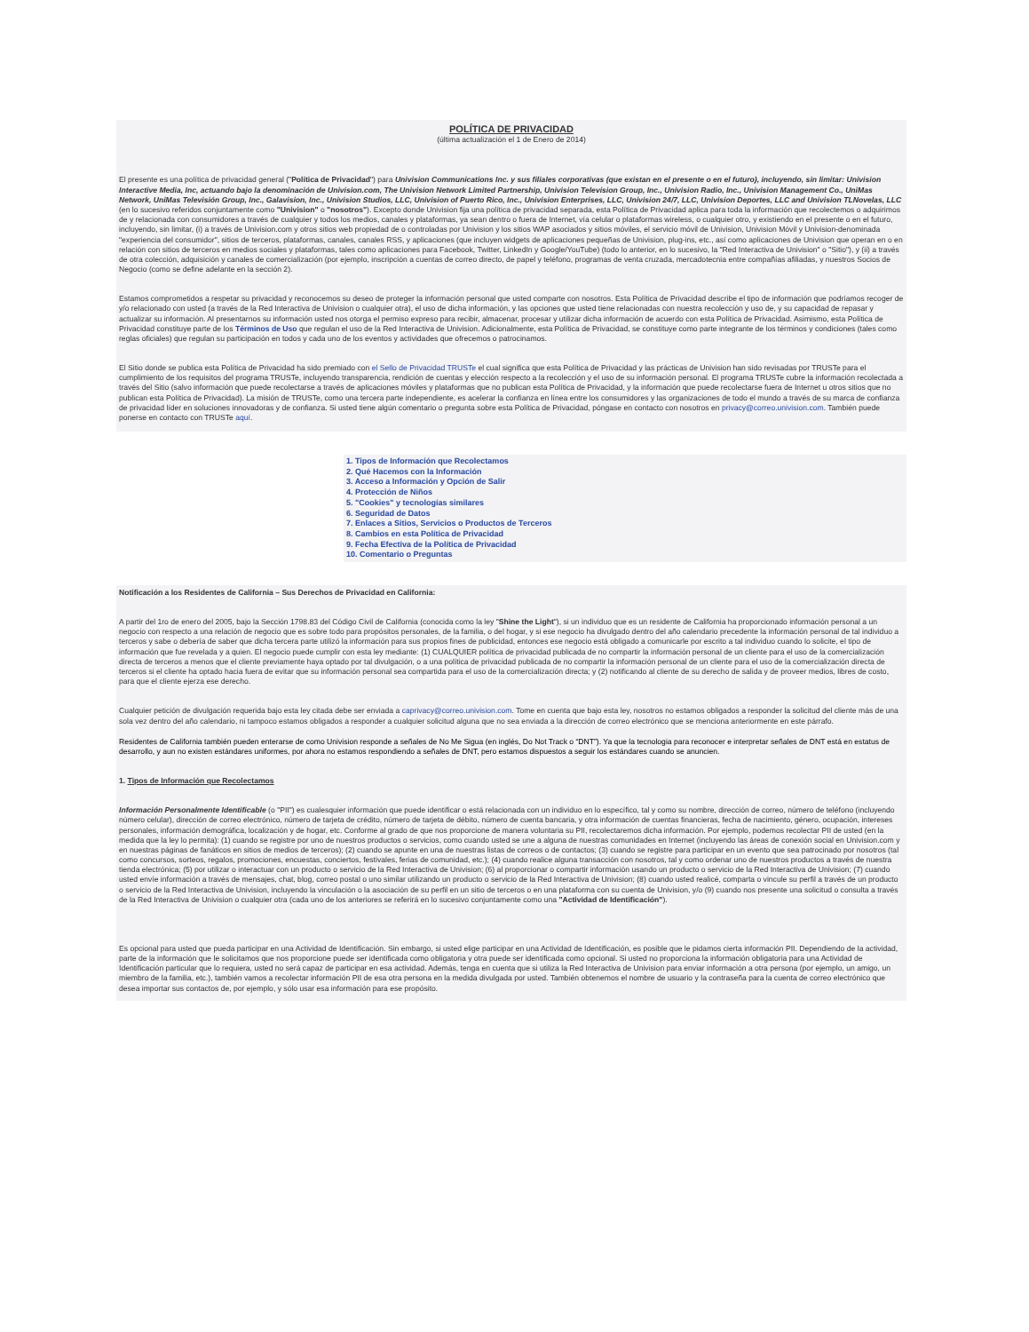POLÍTICA DE PRIVACIDAD
(última actualización el 1 de Enero de 2014)
El presente es una política de privacidad general ("Política de Privacidad") para Univision Communications Inc. y sus filiales corporativas (que existan en el presente o en el futuro), incluyendo, sin limitar: Univision Interactive Media, Inc, actuando bajo la denominación de Univision.com, The Univision Network Limited Partnership, Univision Television Group, Inc., Univision Radio, Inc., Univision Management Co., UniMas Network, UniMas Televisión Group, Inc., Galavision, Inc., Univision Studios, LLC, Univision of Puerto Rico, Inc., Univision Enterprises, LLC, Univision 24/7, LLC, Univision Deportes, LLC and Univision TLNovelas, LLC (en lo sucesivo referidos conjuntamente como "Univision" o "nosotros"). Excepto donde Univision fija una política de privacidad separada, esta Política de Privacidad aplica para toda la información que recolectemos o adquirimos de y relacionada con consumidores a través de cualquier y todos los medios, canales y plataformas, ya sean dentro o fuera de Internet, vía celular o plataformas wireless, o cualquier otro, y existiendo en el presente o en el futuro, incluyendo, sin limitar, (i) a través de Univision.com y otros sitios web propiedad de o controladas por Univision y los sitios WAP asociados y sitios móviles, el servicio móvil de Univision, Univision Móvil y Univision-denominada "experiencia del consumidor", sitios de terceros, plataformas, canales, canales RSS, y aplicaciones (que incluyen widgets de aplicaciones pequeñas de Univision, plug-ins, etc., así como aplicaciones de Univision que operan en o en relación con sitios de terceros en medios sociales y plataformas, tales como aplicaciones para Facebook, Twitter, LinkedIn y Google/YouTube) (todo lo anterior, en lo sucesivo, la "Red Interactiva de Univision" o "Sitio"), y (ii) a través de otra colección, adquisición y canales de comercialización (por ejemplo, inscripción a cuentas de correo directo, de papel y teléfono, programas de venta cruzada, mercadotecnia entre compañías afiliadas, y nuestros Socios de Negocio (como se define adelante en la sección 2).
Estamos comprometidos a respetar su privacidad y reconocemos su deseo de proteger la información personal que usted comparte con nosotros. Esta Política de Privacidad describe el tipo de información que podríamos recoger de y/o relacionado con usted (a través de la Red Interactiva de Univision o cualquier otra), el uso de dicha información, y las opciones que usted tiene relacionadas con nuestra recolección y uso de, y su capacidad de repasar y actualizar su información. Al presentarnos su información usted nos otorga el permiso expreso para recibir, almacenar, procesar y utilizar dicha información de acuerdo con esta Política de Privacidad. Asimismo, esta Política de Privacidad constituye parte de los Términos de Uso que regulan el uso de la Red Interactiva de Univision. Adicionalmente, esta Política de Privacidad, se constituye como parte integrante de los términos y condiciones (tales como reglas oficiales) que regulan su participación en todos y cada uno de los eventos y actividades que ofrecemos o patrocinamos.
El Sitio donde se publica esta Política de Privacidad ha sido premiado con el Sello de Privacidad TRUSTe el cual significa que esta Política de Privacidad y las prácticas de Univision han sido revisadas por TRUSTe para el cumplimiento de los requisitos del programa TRUSTe, incluyendo transparencia, rendición de cuentas y elección respecto a la recolección y el uso de su información personal. El programa TRUSTe cubre la información recolectada a través del Sitio (salvo información que puede recolectarse a través de aplicaciones móviles y plataformas que no publican esta Política de Privacidad, y la información que puede recolectarse fuera de Internet u otros sitios que no publican esta Política de Privacidad). La misión de TRUSTe, como una tercera parte independiente, es acelerar la confianza en línea entre los consumidores y las organizaciones de todo el mundo a través de su marca de confianza de privacidad líder en soluciones innovadoras y de confianza. Si usted tiene algún comentario o pregunta sobre esta Política de Privacidad, póngase en contacto con nosotros en privacy@correo.univision.com. También puede ponerse en contacto con TRUSTe aquí.
1. Tipos de Información que Recolectamos
2. Qué Hacemos con la Información
3. Acceso a Información y Opción de Salir
4. Protección de Niños
5. "Cookies" y tecnologías similares
6. Seguridad de Datos
7. Enlaces a Sitios, Servicios o Productos de Terceros
8. Cambios en esta Política de Privacidad
9. Fecha Efectiva de la Política de Privacidad
10. Comentario o Preguntas
Notificación a los Residentes de California – Sus Derechos de Privacidad en California:
A partir del 1ro de enero del 2005, bajo la Sección 1798.83 del Código Civil de California (conocida como la ley "Shine the Light"), si un individuo que es un residente de California ha proporcionado información personal a un negocio con respecto a una relación de negocio que es sobre todo para propósitos personales, de la familia, o del hogar, y si ese negocio ha divulgado dentro del año calendario precedente la información personal de tal individuo a terceros y sabe o debería de saber que dicha tercera parte utilizó la información para sus propios fines de publicidad, entonces ese negocio está obligado a comunicarle por escrito a tal individuo cuando lo solicite, el tipo de información que fue revelada y a quien. El negocio puede cumplir con esta ley mediante: (1) CUALQUIER política de privacidad publicada de no compartir la información personal de un cliente para el uso de la comercialización directa de terceros a menos que el cliente previamente haya optado por tal divulgación, o a una política de privacidad publicada de no compartir la información personal de un cliente para el uso de la comercialización directa de terceros si el cliente ha optado hacia fuera de evitar que su información personal sea compartida para el uso de la comercialización directa; y (2) notificando al cliente de su derecho de salida y de proveer medios, libres de costo, para que el cliente ejerza ese derecho.
Cualquier petición de divulgación requerida bajo esta ley citada debe ser enviada a caprivacy@correo.univision.com. Tome en cuenta que bajo esta ley, nosotros no estamos obligados a responder la solicitud del cliente más de una sola vez dentro del año calendario, ni tampoco estamos obligados a responder a cualquier solicitud alguna que no sea enviada a la dirección de correo electrónico que se menciona anteriormente en este párrafo.
Residentes de California también pueden enterarse de como Univision responde a señales de No Me Sigua (en inglés, Do Not Track o “DNT”). Ya que la tecnologia para reconocer e interpretar señales de DNT está en estatus de desarrollo, y aun no existen estándares uniformes, por ahora no estamos respondiendo a señales de DNT, pero estamos dispuestos a seguir los estándares cuando se anuncien.
1. Tipos de Información que Recolectamos
Información Personalmente Identificable (o "PII") es cualesquier información que puede identificar o está relacionada con un individuo en lo específico, tal y como su nombre, dirección de correo, número de teléfono (incluyendo número celular), dirección de correo electrónico, número de tarjeta de crédito, número de tarjeta de débito, número de cuenta bancaria, y otra información de cuentas financieras, fecha de nacimiento, género, ocupación, intereses personales, información demográfica, localización y de hogar, etc. Conforme al grado de que nos proporcione de manera voluntaria su PII, recolectaremos dicha información. Por ejemplo, podemos recolectar PII de usted (en la medida que la ley lo permita): (1) cuando se registre por uno de nuestros productos o servicios, como cuando usted se une a alguna de nuestras comunidades en Internet (incluyendo las áreas de conexión social en Univision.com y en nuestras páginas de fanáticos en sitios de medios de terceros); (2) cuando se apunte en una de nuestras listas de correos o de contactos; (3) cuando se registre para participar en un evento que sea patrocinado por nosotros (tal como concursos, sorteos, regalos, promociones, encuestas, conciertos, festivales, ferias de comunidad, etc.); (4) cuando realice alguna transacción con nosotros, tal y como ordenar uno de nuestros productos a través de nuestra tienda electrónica; (5) por utilizar o interactuar con un producto o servicio de la Red Interactiva de Univision; (6) al proporcionar o compartir información usando un producto o servicio de la Red Interactiva de Univision; (7) cuando usted envíe información a través de mensajes, chat, blog, correo postal o uno similar utilizando un producto o servicio de la Red Interactiva de Univision; (8) cuando usted realicé, comparta o vincule su perfil a través de un producto o servicio de la Red Interactiva de Univision, incluyendo la vinculación o la asociación de su perfil en un sitio de terceros o en una plataforma con su cuenta de Univision, y/o (9) cuando nos presente una solicitud o consulta a través de la Red Interactiva de Univision o cualquier otra (cada uno de los anteriores se referirá en lo sucesivo conjuntamente como una "Actividad de Identificación").
Es opcional para usted que pueda participar en una Actividad de Identificación. Sin embargo, si usted elige participar en una Actividad de Identificación, es posible que le pidamos cierta información PII. Dependiendo de la actividad, parte de la información que le solicitamos que nos proporcione puede ser identificada como obligatoria y otra puede ser identificada como opcional. Si usted no proporciona la información obligatoria para una Actividad de Identificación particular que lo requiera, usted no será capaz de participar en esa actividad. Además, tenga en cuenta que si utiliza la Red Interactiva de Univision para enviar información a otra persona (por ejemplo, un amigo, un miembro de la familia, etc.), también vamos a recolectar información PII de esa otra persona en la medida divulgada por usted. También obtenemos el nombre de usuario y la contraseña para la cuenta de correo electrónico que desea importar sus contactos de, por ejemplo, y sólo usar esa información para ese propósito.